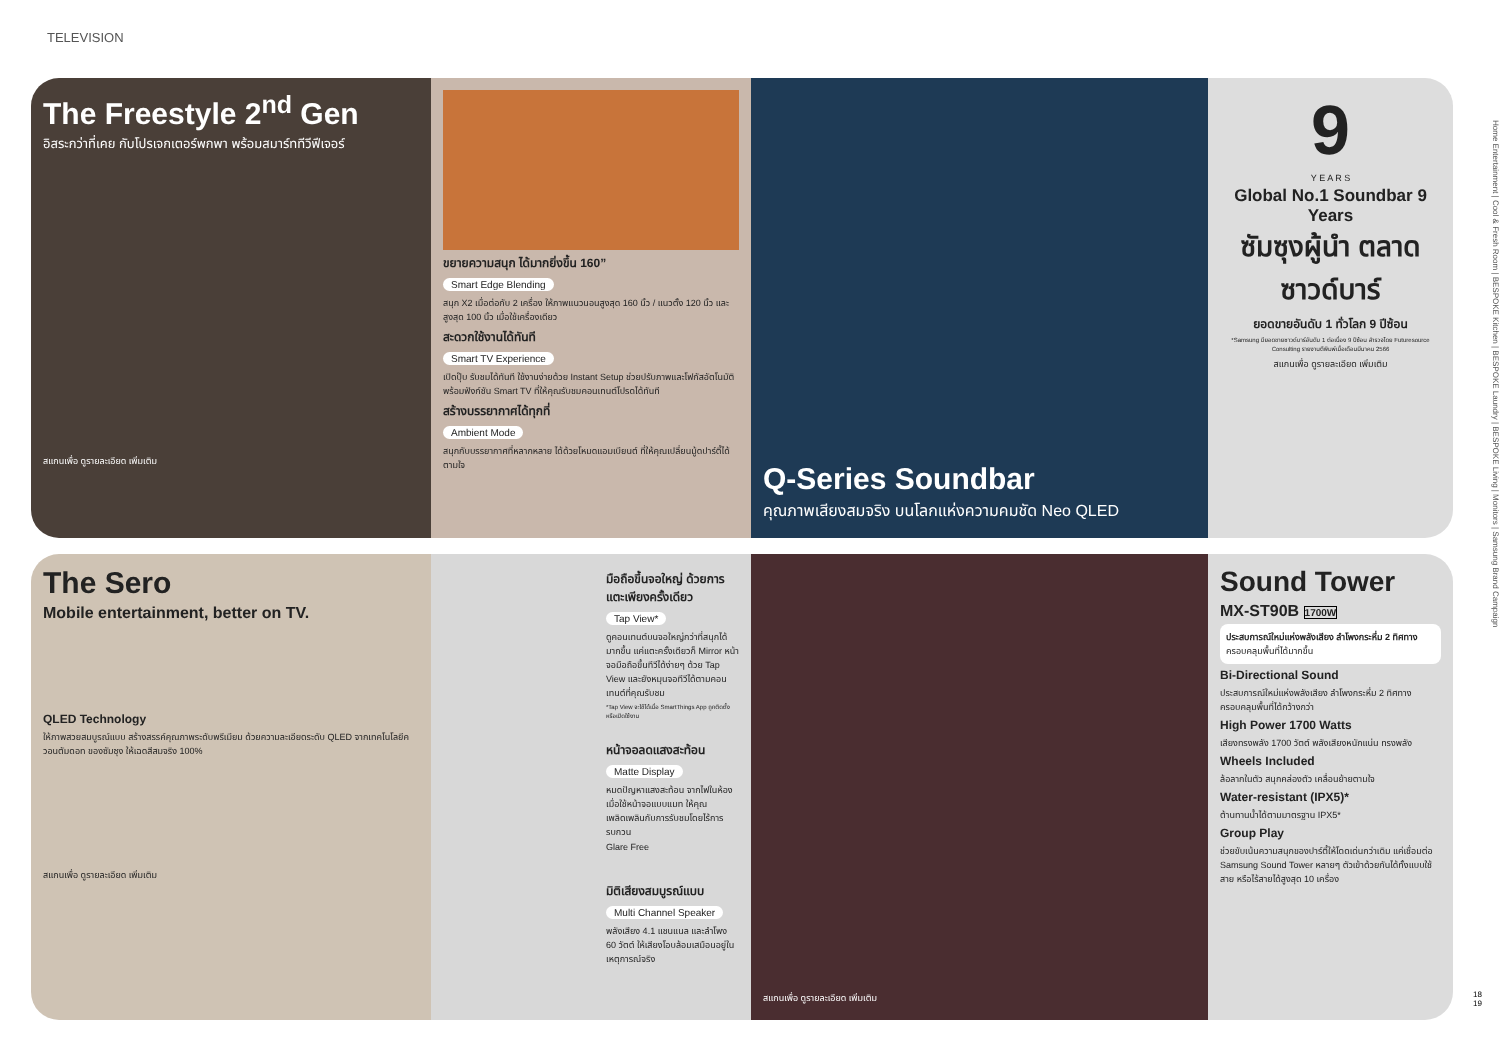TELEVISION
The Freestyle 2<sup>nd</sup> Gen
อิสระกว่าที่เคย กับโปรเจกเตอร์พกพา พร้อมสมาร์ททีวีฟีเจอร์
สแกนเพื่อ ดูรายละเอียด เพิ่มเติม
ขยายความสนุก ได้มากยิ่งขึ้น 160”
Smart Edge Blending
สนุก X2 เมื่อต่อกับ 2 เครื่อง ให้ภาพแนวนอนสูงสุด 160 นิ้ว / แนวตั้ง 120 นิ้ว และสูงสุด 100 นิ้ว เมื่อใช้เครื่องเดียว
สะดวกใช้งานได้ทันที
Smart TV Experience
เปิดปุ๊บ รับชมได้ทันที ใช้งานง่ายด้วย Instant Setup ช่วยปรับภาพและโฟกัสอัตโนมัติ พร้อมฟังก์ชัน Smart TV ที่ให้คุณรับชมคอนเทนต์โปรดได้ทันที
สร้างบรรยากาศได้ทุกที่
Ambient Mode
สนุกกับบรรยากาศที่หลากหลาย ได้ด้วยโหมดแอมเบียนต์ ที่ให้คุณเปลี่ยนมู้ดปาร์ตี้ได้ตามใจ
Q-Series Soundbar
คุณภาพเสียงสมจริง บนโลกแห่งความคมชัด Neo QLED
9
Y E A R S
Global No.1 Soundbar 9 Years
ซัมซุงผู้นำ ตลาดซาวด์บาร์
ยอดขายอันดับ 1 ทั่วโลก 9 ปีซ้อน
*Samsung มียอดขายซาวด์บาร์อันดับ 1 ต่อเนื่อง 9 ปีซ้อน สำรวจโดย Futuresource Consulting รายงานตีพิมพ์เมื่อเดือนมีนาคม 2566
สแกนเพื่อ ดูรายละเอียด เพิ่มเติม
The Sero
Mobile entertainment, better on TV.
QLED Technology
ให้ภาพสวยสมบูรณ์แบบ สร้างสรรค์คุณภาพระดับพรีเมียม ด้วยความละเอียดระดับ QLED จากเทคโนโลยีควอนตัมดอท ของซัมซุง ให้เฉดสีสมจริง 100%
สแกนเพื่อ ดูรายละเอียด เพิ่มเติม
มือถือขึ้นจอใหญ่ ด้วยการแตะเพียงครั้งเดียว
Tap View*
ดูคอนเทนต์บนจอใหญ่กว่าที่สนุกได้มากขึ้น แค่แตะครั้งเดียวก็ Mirror หน้าจอมือถือขึ้นทีวีได้ง่ายๆ ด้วย Tap View และยังหมุนจอทีวีได้ตามคอนเทนต์ที่คุณรับชม
*Tap View จะใช้ได้เมื่อ SmartThings App ถูกติดตั้งหรือเปิดใช้งาน
หน้าจอลดแสงสะท้อน
Matte Display
หมดปัญหาแสงสะท้อน จากไฟในห้องเมื่อใช้หน้าจอแบบแมท ให้คุณเพลิดเพลินกับการรับชมโดยไร้การรบกวน
Glare Free
มิติเสียงสมบูรณ์แบบ
Multi Channel Speaker
พลังเสียง 4.1 แชนแนล และลำโพง 60 วัตต์ ให้เสียงโอบล้อมเสมือนอยู่ในเหตุการณ์จริง
สแกนเพื่อ ดูรายละเอียด เพิ่มเติม
Sound Tower
MX-ST90B 1700W
ประสบการณ์ใหม่แห่งพลังเสียง ลำโพงกระหึ่ม 2 ทิศทาง
ครอบคลุมพื้นที่ได้มากขึ้น
Bi-Directional Sound
ประสบการณ์ใหม่แห่งพลังเสียง ลำโพงกระหึ่ม 2 ทิศทาง ครอบคลุมพื้นที่ได้กว้างกว่า
High Power 1700 Watts
เสียงทรงพลัง 1700 วัตต์ พลังเสียงหนักแน่น ทรงพลัง
Wheels Included
ล้อลากในตัว สนุกคล่องตัว เคลื่อนย้ายตามใจ
Water-resistant (IPX5)*
ต้านทานน้ำได้ตามมาตรฐาน IPX5*
Group Play
ช่วยขับเน้นความสนุกของปาร์ตี้ให้โดดเด่นกว่าเดิม แค่เชื่อมต่อ Samsung Sound Tower หลายๆ ตัวเข้าด้วยกันได้ทั้งแบบใช้สาย หรือไร้สายได้สูงสุด 10 เครื่อง
Home Entertainment | Cool & Fresh Room | BESPOKE Kitchen | BESPOKE Laundry | BESPOKE Living | Monitors | Samsung Brand Campaign
18
19